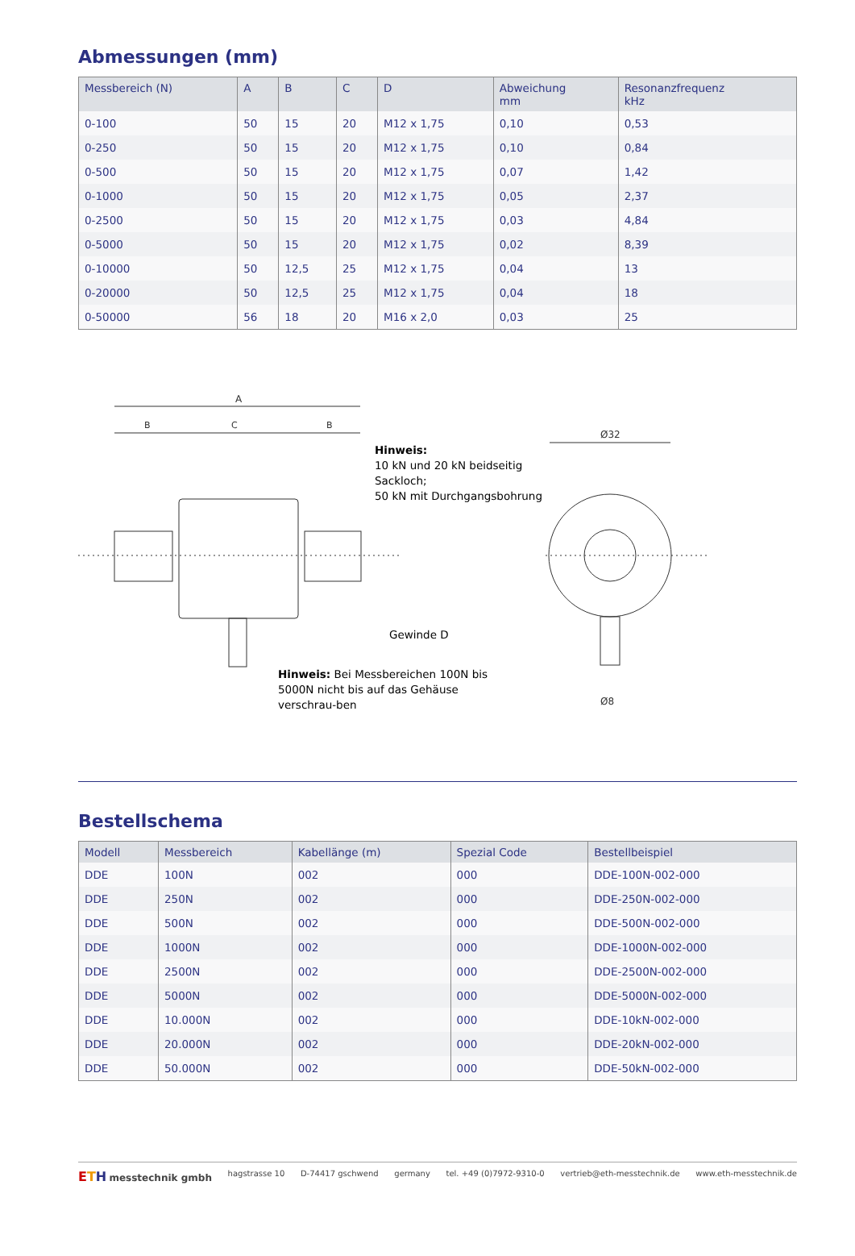Abmessungen (mm)
| Messbereich (N) | A | B | C | D | Abweichung mm | Resonanzfrequenz kHz |
| --- | --- | --- | --- | --- | --- | --- |
| 0-100 | 50 | 15 | 20 | M12 x 1,75 | 0,10 | 0,53 |
| 0-250 | 50 | 15 | 20 | M12 x 1,75 | 0,10 | 0,84 |
| 0-500 | 50 | 15 | 20 | M12 x 1,75 | 0,07 | 1,42 |
| 0-1000 | 50 | 15 | 20 | M12 x 1,75 | 0,05 | 2,37 |
| 0-2500 | 50 | 15 | 20 | M12 x 1,75 | 0,03 | 4,84 |
| 0-5000 | 50 | 15 | 20 | M12 x 1,75 | 0,02 | 8,39 |
| 0-10000 | 50 | 12,5 | 25 | M12 x 1,75 | 0,04 | 13 |
| 0-20000 | 50 | 12,5 | 25 | M12 x 1,75 | 0,04 | 18 |
| 0-50000 | 56 | 18 | 20 | M16 x 2,0 | 0,03 | 25 |
A
B
C
B
Ø32
Ø8
Hinweis:
10 kN und 20 kN beidseitig
Sackloch;
50 kN mit Durchgangsbohrung
Gewinde D
Hinweis: Bei Messbereichen 100N bis 5000N nicht bis auf das Gehäuse verschrau-ben
Bestellschema
| Modell | Messbereich | Kabellänge (m) | Spezial Code | Bestellbeispiel |
| --- | --- | --- | --- | --- |
| DDE | 100N | 002 | 000 | DDE-100N-002-000 |
| DDE | 250N | 002 | 000 | DDE-250N-002-000 |
| DDE | 500N | 002 | 000 | DDE-500N-002-000 |
| DDE | 1000N | 002 | 000 | DDE-1000N-002-000 |
| DDE | 2500N | 002 | 000 | DDE-2500N-002-000 |
| DDE | 5000N | 002 | 000 | DDE-5000N-002-000 |
| DDE | 10.000N | 002 | 000 | DDE-10kN-002-000 |
| DDE | 20.000N | 002 | 000 | DDE-20kN-002-000 |
| DDE | 50.000N | 002 | 000 | DDE-50kN-002-000 |
ETH messtechnik gmbh hagstrasse 10 D-74417 gschwend germany tel. +49 (0)7972-9310-0 vertrieb@eth-messtechnik.de www.eth-messtechnik.de